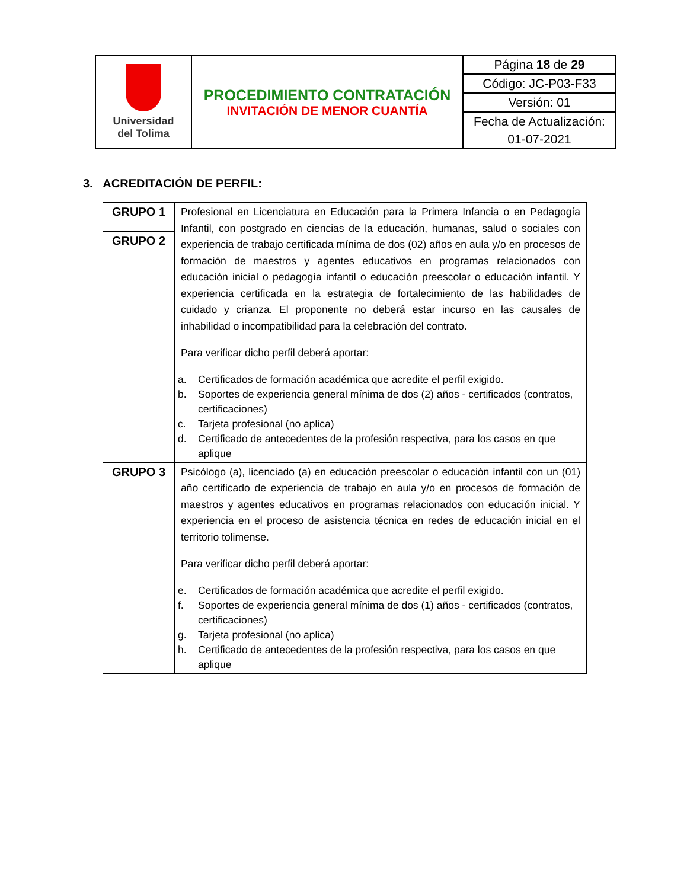| Universidad del Tolima | PROCEDIMIENTO CONTRATACIÓN INVITACIÓN DE MENOR CUANTÍA | Página 18 de 29 |
| | | Código: JC-P03-F33 |
| | | Versión: 01 |
| | | Fecha de Actualización: |
| | | 01-07-2021 |
3. ACREDITACIÓN DE PERFIL:
| GRUPO 1 | Profesional en Licenciatura en Educación para la Primera Infancia o en Pedagogía Infantil, con postgrado en ciencias de la educación, humanas, salud o sociales con experiencia de trabajo certificada mínima de dos (02) años en aula y/o en procesos de formación de maestros y agentes educativos en programas relacionados con educación inicial o pedagogía infantil o educación preescolar o educación infantil. Y experiencia certificada en la estrategia de fortalecimiento de las habilidades de cuidado y crianza. El proponente no deberá estar incurso en las causales de inhabilidad o incompatibilidad para la celebración del contrato. Para verificar dicho perfil deberá aportar: a. Certificados de formación académica que acredite el perfil exigido. b. Soportes de experiencia general mínima de dos (2) años - certificados (contratos, certificaciones) c. Tarjeta profesional (no aplica) d. Certificado de antecedentes de la profesión respectiva, para los casos en que aplique |
| GRUPO 2 | |
| GRUPO 3 | Psicólogo (a), licenciado (a) en educación preescolar o educación infantil con un (01) año certificado de experiencia de trabajo en aula y/o en procesos de formación de maestros y agentes educativos en programas relacionados con educación inicial. Y experiencia en el proceso de asistencia técnica en redes de educación inicial en el territorio tolimense. Para verificar dicho perfil deberá aportar: e. Certificados de formación académica que acredite el perfil exigido. f. Soportes de experiencia general mínima de dos (1) años - certificados (contratos, certificaciones) g. Tarjeta profesional (no aplica) h. Certificado de antecedentes de la profesión respectiva, para los casos en que aplique |